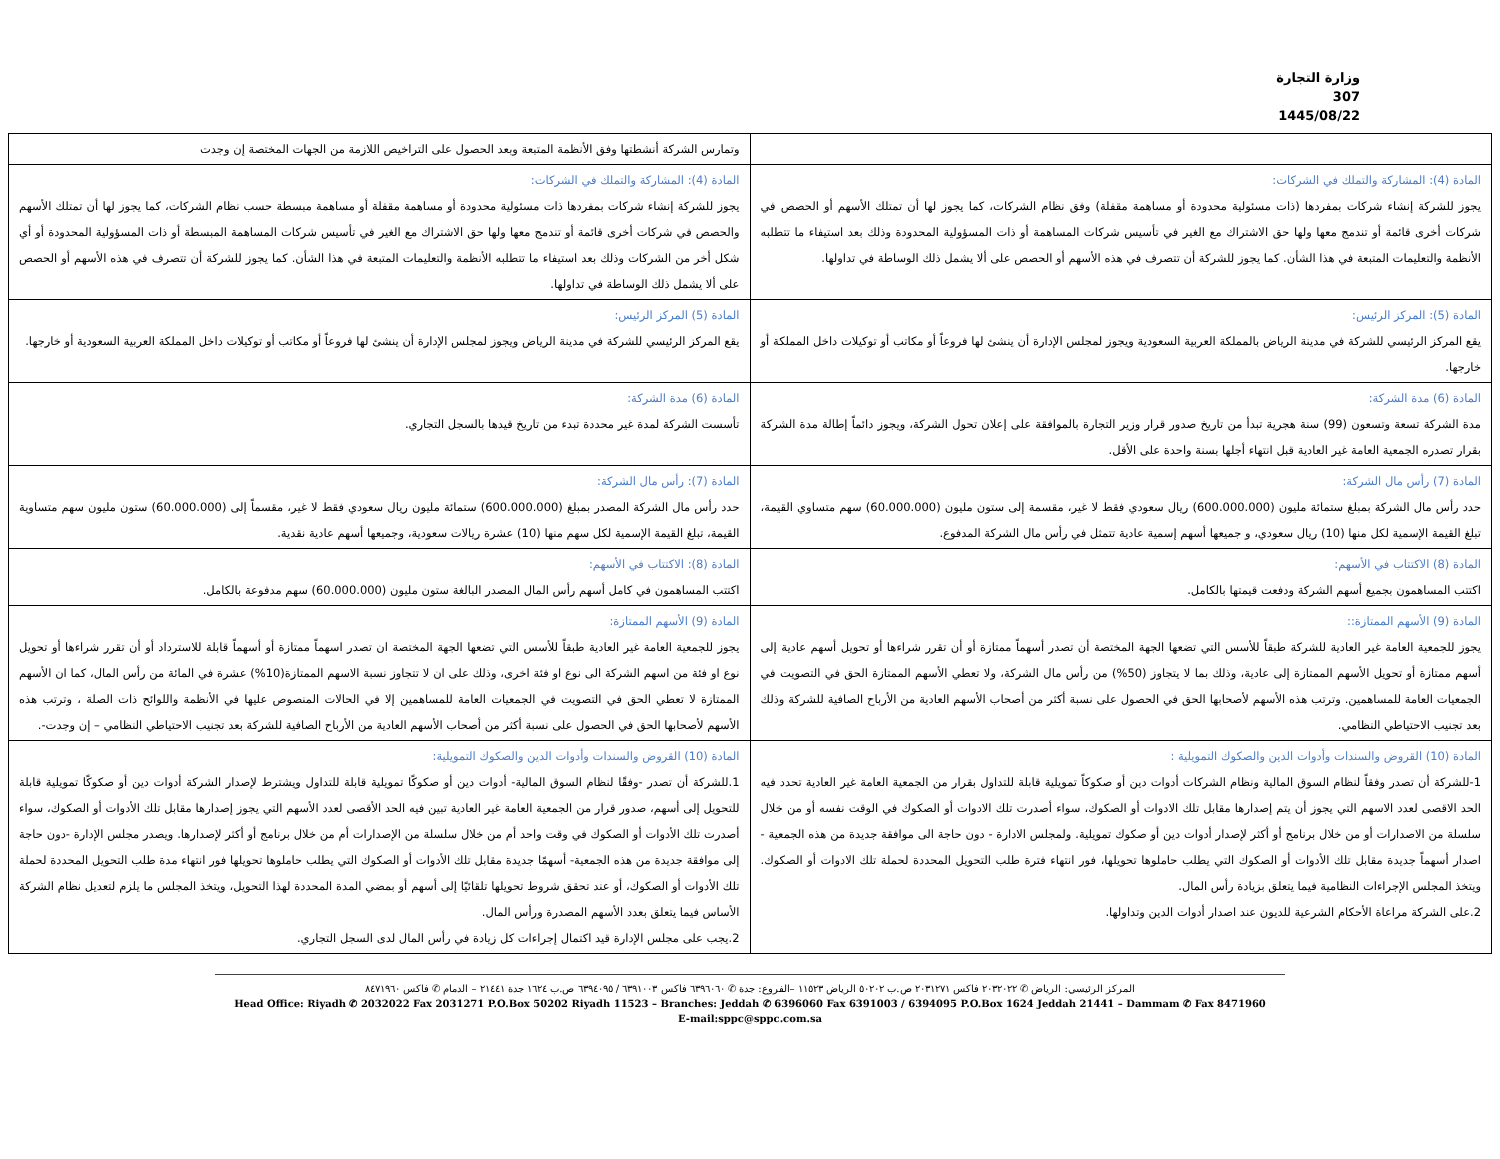وزارة التجارة
307
1445/08/22
| | وتمارس الشركة أنشطتها وفق الأنظمة المتبعة وبعد الحصول على التراخيص اللازمة من الجهات المختصة إن وجدت |
| المادة (4): المشاركة والتملك في الشركات: يجوز للشركة إنشاء شركات بمفردها (ذات مسئولية محدودة أو مساهمة مقفلة) وفق نظام الشركات، كما يجوز لها أن تمتلك الأسهم أو الحصص في شركات أخرى قائمة أو تندمج معها ولها حق الاشتراك مع الغير في تأسيس شركات المساهمة أو ذات المسؤولية المحدودة وذلك بعد استيفاء ما تتطلبه الأنظمة والتعليمات المتبعة في هذا الشأن. كما يجوز للشركة أن تتصرف في هذه الأسهم أو الحصص على ألا يشمل ذلك الوساطة في تداولها. | المادة (4): المشاركة والتملك في الشركات: يجوز للشركة إنشاء شركات بمفردها ذات مسئولية محدودة أو مساهمة مقفلة أو مساهمة مبسطة حسب نظام الشركات، كما يجوز لها أن تمتلك الأسهم والحصص في شركات أخرى قائمة أو تندمج معها ولها حق الاشتراك مع الغير في تأسيس شركات المساهمة المبسطة أو ذات المسؤولية المحدودة أو أي شكل أخر من الشركات وذلك بعد استيفاء ما تتطلبه الأنظمة والتعليمات المتبعة في هذا الشأن. كما يجوز للشركة أن تتصرف في هذه الأسهم أو الحصص على ألا يشمل ذلك الوساطة في تداولها. |
| المادة (5): المركز الرئيس: يقع المركز الرئيسي للشركة في مدينة الرياض بالمملكة العربية السعودية ويجوز لمجلس الإدارة أن ينشئ لها فروعاً أو مكاتب أو توكيلات داخل المملكة أو خارجها. | المادة (5) المركز الرئيس: يقع المركز الرئيسي للشركة في مدينة الرياض ويجوز لمجلس الإدارة أن ينشئ لها فروعاً أو مكاتب أو توكيلات داخل المملكة العربية السعودية أو خارجها. |
| المادة (6) مدة الشركة: مدة الشركة تسعة وتسعون (99) سنة هجرية تبدأ من تاريخ صدور قرار وزير التجارة بالموافقة على إعلان تحول الشركة، ويجوز دائماً إطالة مدة الشركة بقرار تصدره الجمعية العامة غير العادية قبل انتهاء أجلها بسنة واحدة على الأقل. | المادة (6) مدة الشركة: تأسست الشركة لمدة غير محددة تبدء من تاريخ قيدها بالسجل التجاري. |
| المادة (7) رأس مال الشركة: حدد رأس مال الشركة بمبلغ ستمائة مليون (600.000.000) ريال سعودي فقط لا غير، مقسمة إلى ستون مليون (60.000.000) سهم متساوي القيمة، تبلغ القيمة الإسمية لكل منها (10) ريال سعودي، و جميعها أسهم إسمية عادية تتمثل في رأس مال الشركة المدفوع. | المادة (7): رأس مال الشركة: حدد رأس مال الشركة المصدر بمبلغ (600.000.000) ستمائة مليون ريال سعودي فقط لا غير، مقسماً إلى (60.000.000) ستون مليون سهم متساوية القيمة، تبلغ القيمة الإسمية لكل سهم منها (10) عشرة ريالات سعودية، وجميعها أسهم عادية نقدية. |
| المادة (8) الاكتتاب في الأسهم: اكتتب المساهمون بجميع أسهم الشركة ودفعت قيمتها بالكامل. | المادة (8): الاكتتاب في الأسهم: اكتتب المساهمون في كامل أسهم رأس المال المصدر البالغة ستون مليون (60.000.000) سهم مدفوعة بالكامل. |
| المادة (9) الأسهم الممتازة:: يجوز للجمعية العامة غير العادية للشركة طبقاً للأسس التي تضعها الجهة المختصة أن تصدر أسهماً ممتازة أو أن تقرر شراءها أو تحويل أسهم عادية إلى أسهم ممتازة أو تحويل الأسهم الممتازة إلى عادية، وذلك بما لا يتجاوز (50%) من رأس مال الشركة، ولا تعطي الأسهم الممتازة الحق في التصويت في الجمعيات العامة للمساهمين. وترتب هذه الأسهم لأصحابها الحق في الحصول على نسبة أكثر من أصحاب الأسهم العادية من الأرباح الصافية للشركة وذلك بعد تجنيب الاحتياطي النظامي. | المادة (9) الأسهم الممتازة: يجوز للجمعية العامة غير العادية طبقاً للأسس التي تضعها الجهة المختصة ان تصدر اسهماً ممتازة أو أسهماً قابلة للاسترداد أو أن تقرر شراءها أو تحويل نوع او فئة من اسهم الشركة الى نوع او فئة اخرى، وذلك على ان لا تتجاوز نسبة الاسهم الممتازة(10%) عشرة في المائة من رأس المال، كما ان الأسهم الممتازة لا تعطي الحق في التصويت في الجمعيات العامة للمساهمين إلا في الحالات المنصوص عليها في الأنظمة واللوائح ذات الصلة ، وترتب هذه الأسهم لأصحابها الحق في الحصول على نسبة أكثر من أصحاب الأسهم العادية من الأرباح الصافية للشركة بعد تجنيب الاحتياطي النظامي – إن وجدت-. |
| المادة (10) القروض والسندات وأدوات الدين والصكوك التمويلية : 1-للشركة أن تصدر وفقاً لنظام السوق المالية ونظام الشركات أدوات دين أو صكوكاً تمويلية قابلة للتداول بقرار من الجمعية العامة غير العادية تحدد فيه الحد الاقصى لعدد الاسهم التي يجوز أن يتم إصدارها مقابل تلك الادوات أو الصكوك، سواء أصدرت تلك الادوات أو الصكوك في الوقت نفسه أو من خلال سلسلة من الاصدارات أو من خلال برنامج أو أكثر لإصدار أدوات دين أو صكوك تمويلية. ولمجلس الادارة - دون حاجة الى موافقة جديدة من هذه الجمعية - اصدار أسهماً جديدة مقابل تلك الأدوات أو الصكوك التي يطلب حاملوها تحويلها، فور انتهاء فترة طلب التحويل المحددة لحملة تلك الادوات أو الصكوك. ويتخذ المجلس الإجراءات النظامية فيما يتعلق بزيادة رأس المال. 2.على الشركة مراعاة الأحكام الشرعية للديون عند اصدار أدوات الدين وتداولها. | المادة (10) القروض والسندات وأدوات الدين والصكوك التمويلية: 1.للشركة أن تصدر -وفقًا لنظام السوق المالية- أدوات دين أو صكوكًا تمويلية قابلة للتداول ويشترط لإصدار الشركة أدوات دين أو صكوكًا تمويلية قابلة للتحويل إلى أسهم، صدور قرار من الجمعية العامة غير العادية تبين فيه الحد الأقصى لعدد الأسهم التي يجوز إصدارها مقابل تلك الأدوات أو الصكوك، سواء أصدرت تلك الأدوات أو الصكوك في وقت واحد أم من خلال سلسلة من الإصدارات أم من خلال برنامج أو أكثر لإصدارها. ويصدر مجلس الإدارة -دون حاجة إلى موافقة جديدة من هذه الجمعية- أسهمًا جديدة مقابل تلك الأدوات أو الصكوك التي يطلب حاملوها تحويلها فور انتهاء مدة طلب التحويل المحددة لحملة تلك الأدوات أو الصكوك، أو عند تحقق شروط تحويلها تلقائيًا إلى أسهم أو بمضي المدة المحددة لهذا التحويل، ويتخذ المجلس ما يلزم لتعديل نظام الشركة الأساس فيما يتعلق بعدد الأسهم المصدرة ورأس المال. 2.يجب على مجلس الإدارة قيد اكتمال إجراءات كل زيادة في رأس المال لدى السجل التجاري. |
المركز الرئيسي: الرياض ✆ ٢٠٣٢٠٢٢ فاكس ٢٠٣١٢٧١ ص.ب ٥٠٢٠٢ الرياض ١١٥٢٣ –الفروع: جدة ✆ ٦٣٩٦٠٦٠ فاكس ٦٣٩١٠٠٣ / ٦٣٩٤٠٩٥ ص.ب ١٦٢٤ جدة ٢١٤٤١ – الدمام ✆ فاكس ٨٤٧١٩٦٠
Head Office: Riyadh ✆ 2032022 Fax 2031271 P.O.Box 50202 Riyadh 11523 – Branches: Jeddah ✆ 6396060 Fax 6391003 / 6394095 P.O.Box 1624 Jeddah 21441 – Dammam ✆ Fax 8471960
E-mail:sppc@sppc.com.sa